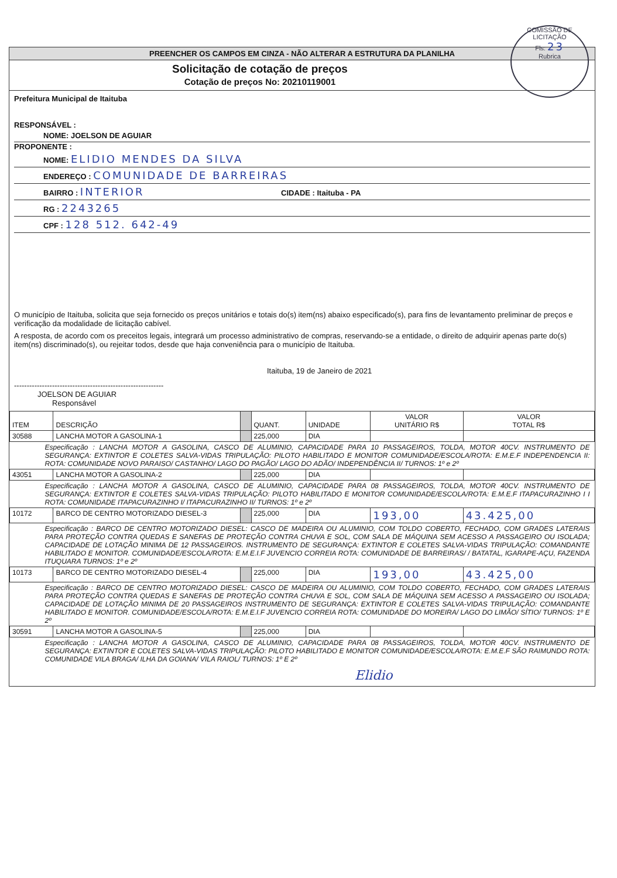PREENCHER OS CAMPOS EM CINZA - NÃO ALTERAR A ESTRUTURA DA PLANILHA
COMISSÃO DE LICITAÇÃO
Fls: 23
Rubrica
Solicitação de cotação de preços
Cotação de preços No: 20210119001
Prefeitura Municipal de Itaituba
RESPONSÁVEL :
NOME: JOELSON DE AGUIAR
PROPONENTE :
NOME: ELIDIO MENDES DA SILVA
ENDEREÇO : COMUNIDADE DE BARREIRAS
BAIRRO : INTERIOR CIDADE : Itaituba - PA
RG : 2243265
CPF : 128 512. 642-49
O município de Itaituba, solicita que seja fornecido os preços unitários e totais do(s) item(ns) abaixo especificado(s), para fins de levantamento preliminar de preços e verificação da modalidade de licitação cabível.
A resposta, de acordo com os preceitos legais, integrará um processo administrativo de compras, reservando-se a entidade, o direito de adquirir apenas parte do(s) item(ns) discriminado(s), ou rejeitar todos, desde que haja conveniência para o município de Itaituba.
Itaituba, 19 de Janeiro de 2021
-----------------------------------------------------------
JOELSON DE AGUIAR
Responsável
| ITEM | DESCRIÇÃO | | QUANT. | UNIDADE | VALOR UNITÁRIO R$ | VALOR TOTAL R$ |
| --- | --- | --- | --- | --- | --- | --- |
| 30588 | LANCHA MOTOR A GASOLINA-1 | | 225,000 | DIA | | |
| Especificação : LANCHA MOTOR A GASOLINA, CASCO DE ALUMINIO, CAPACIDADE PARA 10 PASSAGEIROS, TOLDA, MOTOR 40CV. INSTRUMENTO DE SEGURANÇA: EXTINTOR E COLETES SALVA-VIDAS TRIPULAÇÃO: PILOTO HABILITADO E MONITOR COMUNIDADE/ESCOLA/ROTA: E.M.E.F INDEPENDENCIA II: ROTA: COMUNIDADE NOVO PARAISO/ CASTANHO/ LAGO DO PAGÃO/ LAGO DO ADÃO/ INDEPENDÊNCIA II/ TURNOS: 1º e 2º | | | | | | |
| 43051 | LANCHA MOTOR A GASOLINA-2 | | 225,000 | DIA | | |
| Especificação : LANCHA MOTOR A GASOLINA, CASCO DE ALUMINIO, CAPACIDADE PARA 08 PASSAGEIROS, TOLDA, MOTOR 40CV. INSTRUMENTO DE SEGURANÇA: EXTINTOR E COLETES SALVA-VIDAS TRIPULAÇÃO: PILOTO HABILITADO E MONITOR COMUNIDADE/ESCOLA/ROTA: E.M.E.F ITAPACURAZINHO I I ROTA: COMUNIDADE ITAPACURAZINHO I/ ITAPACURAZINHO II/ TURNOS: 1º e 2º | | | | | | |
| 10172 | BARCO DE CENTRO MOTORIZADO DIESEL-3 | | 225,000 | DIA | 193,00 | 43.425,00 |
| Especificação : BARCO DE CENTRO MOTORIZADO DIESEL: CASCO DE MADEIRA OU ALUMINIO, COM TOLDO COBERTO, FECHADO, COM GRADES LATERAIS PARA PROTEÇÃO CONTRA QUEDAS E SANEFAS DE PROTEÇÃO CONTRA CHUVA E SOL, COM SALA DE MÁQUINA SEM ACESSO A PASSAGEIRO OU ISOLADA; CAPACIDADE DE LOTAÇÃO MINIMA DE 12 PASSAGEIROS. INSTRUMENTO DE SEGURANÇA: EXTINTOR E COLETES SALVA-VIDAS TRIPULAÇÃO: COMANDANTE HABILITADO E MONITOR. COMUNIDADE/ESCOLA/ROTA: E.M.E.I.F JUVENCIO CORREIA ROTA: COMUNIDADE DE BARREIRAS/ / BATATAL, IGARAPE-AÇU, FAZENDA ITUQUARA TURNOS: 1º e 2º | | | | | | |
| 10173 | BARCO DE CENTRO MOTORIZADO DIESEL-4 | | 225,000 | DIA | 193,00 | 43.425,00 |
| Especificação : BARCO DE CENTRO MOTORIZADO DIESEL: CASCO DE MADEIRA OU ALUMINIO, COM TOLDO COBERTO, FECHADO, COM GRADES LATERAIS PARA PROTEÇÃO CONTRA QUEDAS E SANEFAS DE PROTEÇÃO CONTRA CHUVA E SOL, COM SALA DE MÁQUINA SEM ACESSO A PASSAGEIRO OU ISOLADA; CAPACIDADE DE LOTAÇÃO MINIMA DE 20 PASSAGEIROS INSTRUMENTO DE SEGURANÇA: EXTINTOR E COLETES SALVA-VIDAS TRIPULAÇÃO: COMANDANTE HABILITADO E MONITOR. COMUNIDADE/ESCOLA/ROTA: E.M.E.I.F JUVENCIO CORREIA ROTA: COMUNIDADE DO MOREIRA/ LAGO DO LIMÃO/ SÍTIO/ TURNOS: 1º E 2º | | | | | | |
| 30591 | LANCHA MOTOR A GASOLINA-5 | | 225,000 | DIA | | |
| Especificação : LANCHA MOTOR A GASOLINA, CASCO DE ALUMINIO, CAPACIDADE PARA 08 PASSAGEIROS, TOLDA, MOTOR 40CV. INSTRUMENTO DE SEGURANÇA: EXTINTOR E COLETES SALVA-VIDAS TRIPULAÇÃO: PILOTO HABILITADO E MONITOR COMUNIDADE/ESCOLA/ROTA: E.M.E.F SÃO RAIMUNDO ROTA: COMUNIDADE VILA BRAGA/ ILHA DA GOIANA/ VILA RAIOL/ TURNOS: 1º E 2º | | | | | | |
Elidio